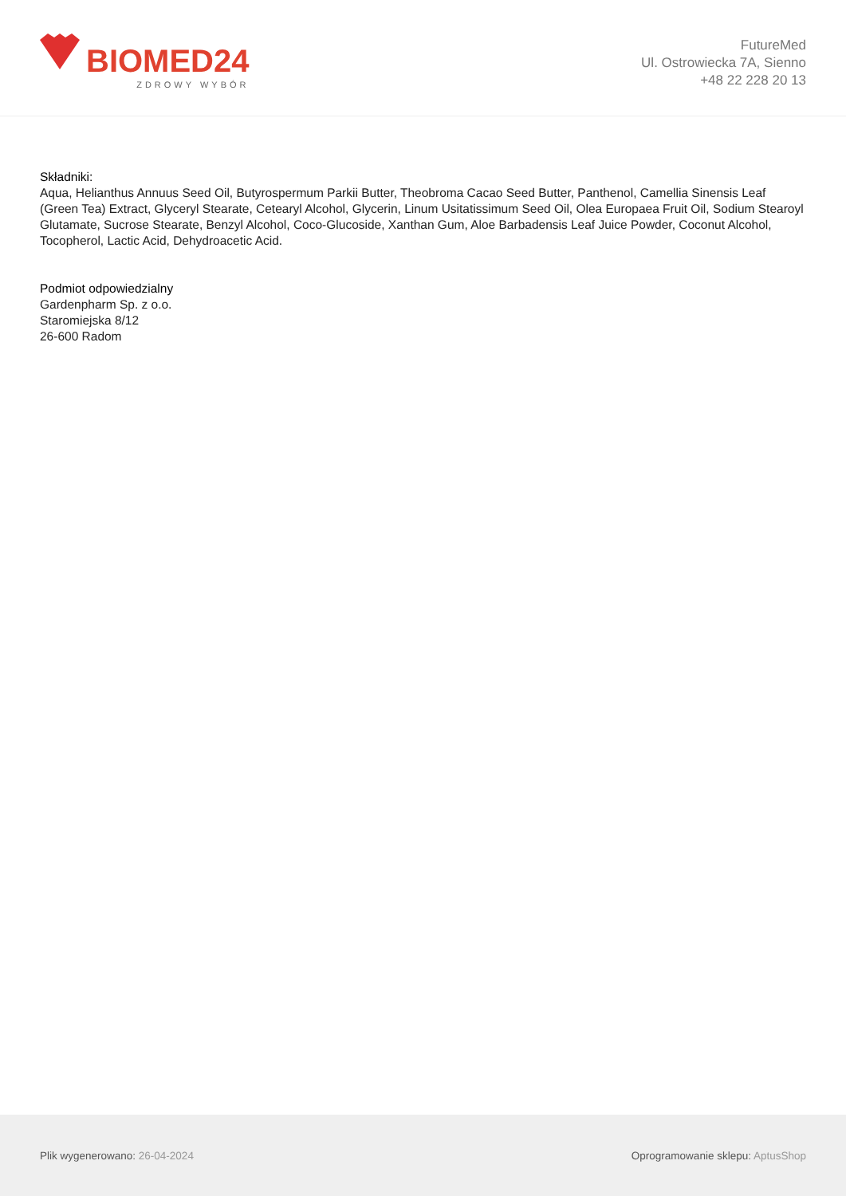BIOMED24
ZDROWY WYBÓR
FutureMed
Ul. Ostrowiecka 7A, Sienno
+48 22 228 20 13
Składniki:
Aqua, Helianthus Annuus Seed Oil, Butyrospermum Parkii Butter, Theobroma Cacao Seed Butter, Panthenol, Camellia Sinensis Leaf (Green Tea) Extract, Glyceryl Stearate, Cetearyl Alcohol, Glycerin, Linum Usitatissimum Seed Oil, Olea Europaea Fruit Oil, Sodium Stearoyl Glutamate, Sucrose Stearate, Benzyl Alcohol, Coco-Glucoside, Xanthan Gum, Aloe Barbadensis Leaf Juice Powder, Coconut Alcohol, Tocopherol, Lactic Acid, Dehydroacetic Acid.
Podmiot odpowiedzialny
Gardenpharm Sp. z o.o.
Staromiejska 8/12
26-600 Radom
Plik wygenerowano: 26-04-2024
Oprogramowanie sklepu: AptusShop